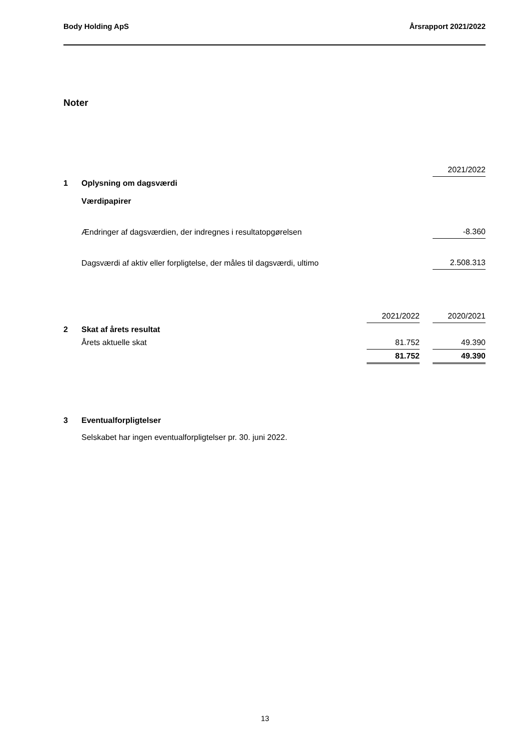Body Holding ApS Årsrapport 2021/2022
Noter
| | | 2021/2022 |
| 1 | Oplysning om dagsværdi | |
| | Værdipapirer | |
| | Ændringer af dagsværdien, der indregnes i resultatopgørelsen | -8.360 |
| | Dagsværdi af aktiv eller forpligtelse, der måles til dagsværdi, ultimo | 2.508.313 |
| | | 2021/2022 | | 2020/2021 |
| 2 | Skat af årets resultat | | | |
| | Årets aktuelle skat | 81.752 | | 49.390 |
| | | 81.752 | | 49.390 |
| 3 | Eventualforpligtelser |
| | Selskabet har ingen eventualforpligtelser pr. 30. juni 2022. |
13